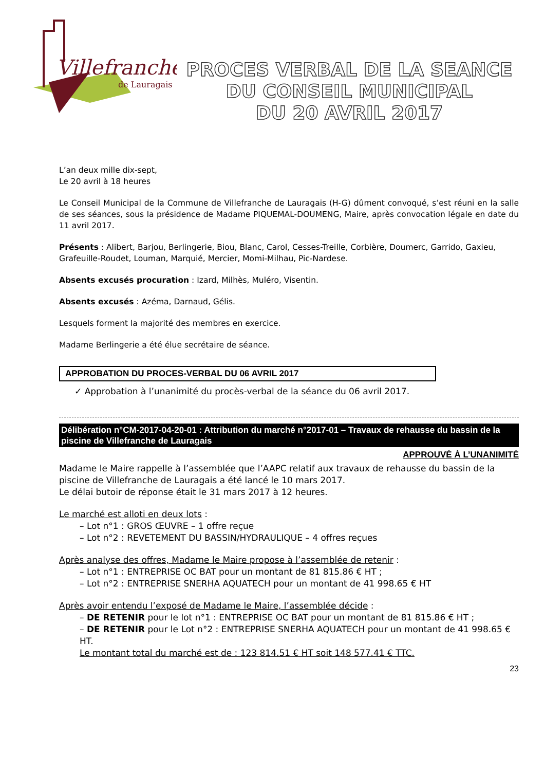Villefranche
de Lauragais
PROCES VERBAL DE LA SEANCE
DU CONSEIL MUNICIPAL
DU 20 AVRIL 2017
L’an deux mille dix-sept,
Le 20 avril à 18 heures
Le Conseil Municipal de la Commune de Villefranche de Lauragais (H-G) dûment convoqué, s’est réuni en la salle de ses séances, sous la présidence de Madame PIQUEMAL-DOUMENG, Maire, après convocation légale en date du 11 avril 2017.
Présents : Alibert, Barjou, Berlingerie, Biou, Blanc, Carol, Cesses-Treille, Corbière, Doumerc, Garrido, Gaxieu, Grafeuille-Roudet, Louman, Marquié, Mercier, Momi-Milhau, Pic-Nardese.
Absents excusés procuration : Izard, Milhès, Muléro, Visentin.
Absents excusés : Azéma, Darnaud, Gélis.
Lesquels forment la majorité des membres en exercice.
Madame Berlingerie a été élue secrétaire de séance.
APPROBATION DU PROCES-VERBAL DU 06 AVRIL 2017
✓ Approbation à l’unanimité du procès-verbal de la séance du 06 avril 2017.
Délibération n°CM-2017-04-20-01 : Attribution du marché n°2017-01 – Travaux de rehausse du bassin de la piscine de Villefranche de Lauragais
APPROUVÉ À L’UNANIMITÉ
Madame le Maire rappelle à l’assemblée que l’AAPC relatif aux travaux de rehausse du bassin de la piscine de Villefranche de Lauragais a été lancé le 10 mars 2017.
Le délai butoir de réponse était le 31 mars 2017 à 12 heures.
Le marché est alloti en deux lots :
– Lot n°1 : GROS ŒUVRE – 1 offre reçue
– Lot n°2 : REVETEMENT DU BASSIN/HYDRAULIQUE – 4 offres reçues
Après analyse des offres, Madame le Maire propose à l’assemblée de retenir :
– Lot n°1 : ENTREPRISE OC BAT pour un montant de 81 815.86 € HT ;
– Lot n°2 : ENTREPRISE SNERHA AQUATECH pour un montant de 41 998.65 € HT
Après avoir entendu l’exposé de Madame le Maire, l’assemblée décide :
– DE RETENIR pour le lot n°1 : ENTREPRISE OC BAT pour un montant de 81 815.86 € HT ;
– DE RETENIR pour le Lot n°2 : ENTREPRISE SNERHA AQUATECH pour un montant de 41 998.65 € HT.
Le montant total du marché est de : 123 814.51 € HT soit 148 577.41 € TTC.
23